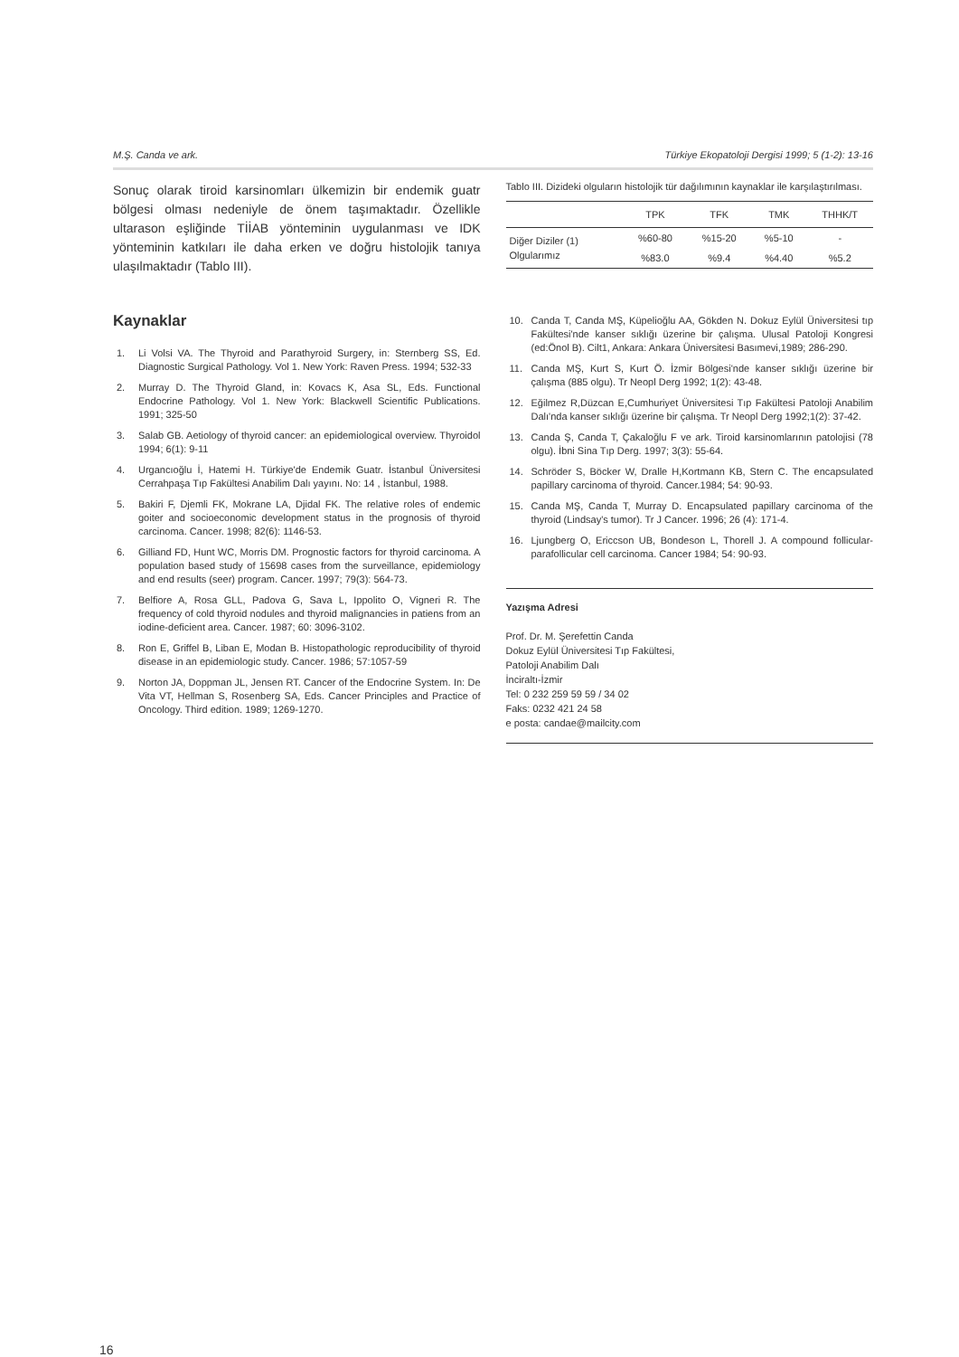M.Ş. Canda ve ark. Türkiye Ekopatoloji Dergisi 1999; 5 (1-2): 13-16
Sonuç olarak tiroid karsinomları ülkemizin bir endemik guatr bölgesi olması nedeniyle de önem taşımaktadır. Özellikle ultarason eşliğinde TİİAB yönteminin uygulanması ve IDK yönteminin katkıları ile daha erken ve doğru histolojik tanıya ulaşılmaktadır (Tablo III).
Tablo III. Dizideki olguların histolojik tür dağılımının kaynaklar ile karşılaştırılması.
| | TPK | TFK | TMK | THHK/T |
| --- | --- | --- | --- | --- |
| Diğer Diziler (1) | %60-80 | %15-20 | %5-10 | - |
| Olgularımız | %83.0 | %9.4 | %4.40 | %5.2 |
Kaynaklar
1. Li Volsi VA. The Thyroid and Parathyroid Surgery, in: Sternberg SS, Ed. Diagnostic Surgical Pathology. Vol 1. New York: Raven Press. 1994; 532-33
2. Murray D. The Thyroid Gland, in: Kovacs K, Asa SL, Eds. Functional Endocrine Pathology. Vol 1. New York: Blackwell Scientific Publications. 1991; 325-50
3. Salab GB. Aetiology of thyroid cancer: an epidemiological overview. Thyroidol 1994; 6(1): 9-11
4. Urgancıoğlu İ, Hatemi H. Türkiye'de Endemik Guatr. İstanbul Üniversitesi Cerrahpaşa Tıp Fakültesi Anabilim Dalı yayını. No: 14 , İstanbul, 1988.
5. Bakiri F, Djemli FK, Mokrane LA, Djidal FK. The relative roles of endemic goiter and socioeconomic development status in the prognosis of thyroid carcinoma. Cancer. 1998; 82(6): 1146-53.
6. Gilliand FD, Hunt WC, Morris DM. Prognostic factors for thyroid carcinoma. A population based study of 15698 cases from the surveillance, epidemiology and end results (seer) program. Cancer. 1997; 79(3): 564-73.
7. Belfiore A, Rosa GLL, Padova G, Sava L, Ippolito O, Vigneri R. The frequency of cold thyroid nodules and thyroid malignancies in patiens from an iodine-deficient area. Cancer. 1987; 60: 3096-3102.
8. Ron E, Griffel B, Liban E, Modan B. Histopathologic reproducibility of thyroid disease in an epidemiologic study. Cancer. 1986; 57:1057-59
9. Norton JA, Doppman JL, Jensen RT. Cancer of the Endocrine System. In: De Vita VT, Hellman S, Rosenberg SA, Eds. Cancer Principles and Practice of Oncology. Third edition. 1989; 1269-1270.
10. Canda T, Canda MŞ, Küpelioğlu AA, Gökden N. Dokuz Eylül Üniversitesi tıp Fakültesi'nde kanser sıklığı üzerine bir çalışma. Ulusal Patoloji Kongresi (ed:Önol B). Cilt1, Ankara: Ankara Üniversitesi Basımevi,1989; 286-290.
11. Canda MŞ, Kurt S, Kurt Ö. İzmir Bölgesi'nde kanser sıklığı üzerine bir çalışma (885 olgu). Tr Neopl Derg 1992; 1(2): 43-48.
12. Eğilmez R,Düzcan E,Cumhuriyet Üniversitesi Tıp Fakültesi Patoloji Anabilim Dalı'nda kanser sıklığı üzerine bir çalışma. Tr Neopl Derg 1992;1(2): 37-42.
13. Canda Ş, Canda T, Çakaloğlu F ve ark. Tiroid karsinomlarının patolojisi (78 olgu). İbni Sina Tıp Derg. 1997; 3(3): 55-64.
14. Schröder S, Böcker W, Dralle H,Kortmann KB, Stern C. The encapsulated papillary carcinoma of thyroid. Cancer.1984; 54: 90-93.
15. Canda MŞ, Canda T, Murray D. Encapsulated papillary carcinoma of the thyroid (Lindsay's tumor). Tr J Cancer. 1996; 26 (4): 171-4.
16. Ljungberg O, Ericcson UB, Bondeson L, Thorell J. A compound follicular-parafollicular cell carcinoma. Cancer 1984; 54: 90-93.
Yazışma Adresi
Prof. Dr. M. Şerefettin Canda
Dokuz Eylül Üniversitesi Tıp Fakültesi,
Patoloji Anabilim Dalı
İnciraltı-İzmir
Tel: 0 232 259 59 59 / 34 02
Faks: 0232 421 24 58
e posta: candae@mailcity.com
16